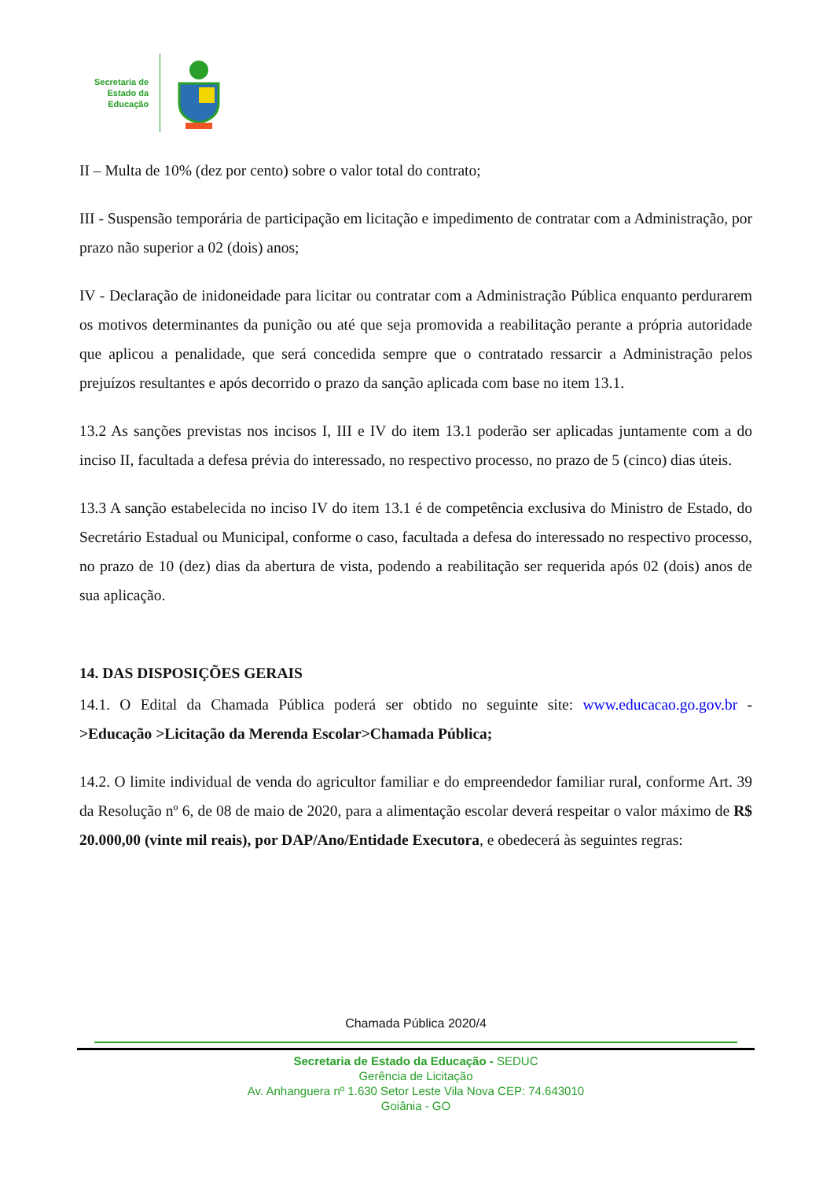Secretaria de
Estado da
Educação
II – Multa de 10% (dez por cento) sobre o valor total do contrato;
III - Suspensão temporária de participação em licitação e impedimento de contratar com a Administração, por prazo não superior a 02 (dois) anos;
IV - Declaração de inidoneidade para licitar ou contratar com a Administração Pública enquanto perdurarem os motivos determinantes da punição ou até que seja promovida a reabilitação perante a própria autoridade que aplicou a penalidade, que será concedida sempre que o contratado ressarcir a Administração pelos prejuízos resultantes e após decorrido o prazo da sanção aplicada com base no item 13.1.
13.2 As sanções previstas nos incisos I, III e IV do item 13.1 poderão ser aplicadas juntamente com a do inciso II, facultada a defesa prévia do interessado, no respectivo processo, no prazo de 5 (cinco) dias úteis.
13.3 A sanção estabelecida no inciso IV do item 13.1 é de competência exclusiva do Ministro de Estado, do Secretário Estadual ou Municipal, conforme o caso, facultada a defesa do interessado no respectivo processo, no prazo de 10 (dez) dias da abertura de vista, podendo a reabilitação ser requerida após 02 (dois) anos de sua aplicação.
14. DAS DISPOSIÇÕES GERAIS
14.1. O Edital da Chamada Pública poderá ser obtido no seguinte site: www.educacao.go.gov.br - >Educação >Licitação da Merenda Escolar>Chamada Pública;
14.2. O limite individual de venda do agricultor familiar e do empreendedor familiar rural, conforme Art. 39 da Resolução nº 6, de 08 de maio de 2020, para a alimentação escolar deverá respeitar o valor máximo de R$ 20.000,00 (vinte mil reais), por DAP/Ano/Entidade Executora, e obedecerá às seguintes regras:
Chamada Pública 2020/4
Secretaria de Estado da Educação - SEDUC
Gerência de Licitação
Av. Anhanguera nº 1.630 Setor Leste Vila Nova CEP: 74.643010
Goiânia - GO